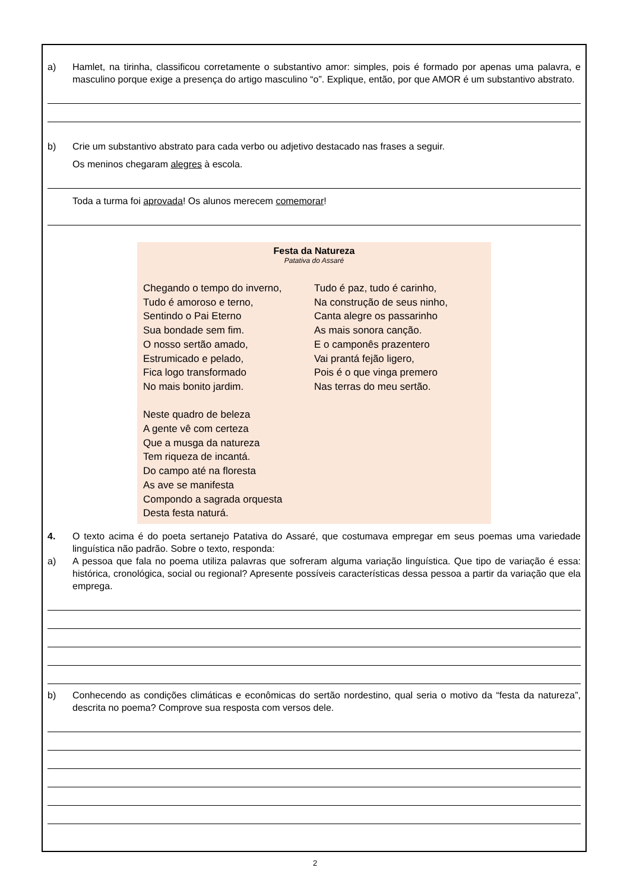a) Hamlet, na tirinha, classificou corretamente o substantivo amor: simples, pois é formado por apenas uma palavra, e masculino porque exige a presença do artigo masculino “o”. Explique, então, por que AMOR é um substantivo abstrato.
b) Crie um substantivo abstrato para cada verbo ou adjetivo destacado nas frases a seguir.
Os meninos chegaram alegres à escola.
Toda a turma foi aprovada! Os alunos merecem comemorar!
Festa da Natureza
Patativa do Assaré
Chegando o tempo do inverno,
Tudo é amoroso e terno,
Sentindo o Pai Eterno
Sua bondade sem fim.
O nosso sertão amado,
Estrumicado e pelado,
Fica logo transformado
No mais bonito jardim.
Neste quadro de beleza
A gente vê com certeza
Que a musga da natureza
Tem riqueza de incantá.
Do campo até na floresta
As ave se manifesta
Compondo a sagrada orquesta
Desta festa naturá.
Tudo é paz, tudo é carinho,
Na construção de seus ninho,
Canta alegre os passarinho
As mais sonora canção.
E o camponês prazentero
Vai prantá fejão ligero,
Pois é o que vinga premero
Nas terras do meu sertão.
4. O texto acima é do poeta sertanejo Patativa do Assaré, que costumava empregar em seus poemas uma variedade linguística não padrão. Sobre o texto, responda:
a) A pessoa que fala no poema utiliza palavras que sofreram alguma variação linguística. Que tipo de variação é essa: histórica, cronológica, social ou regional? Apresente possíveis características dessa pessoa a partir da variação que ela emprega.
b) Conhecendo as condições climáticas e econômicas do sertão nordestino, qual seria o motivo da “festa da natureza”, descrita no poema? Comprove sua resposta com versos dele.
2